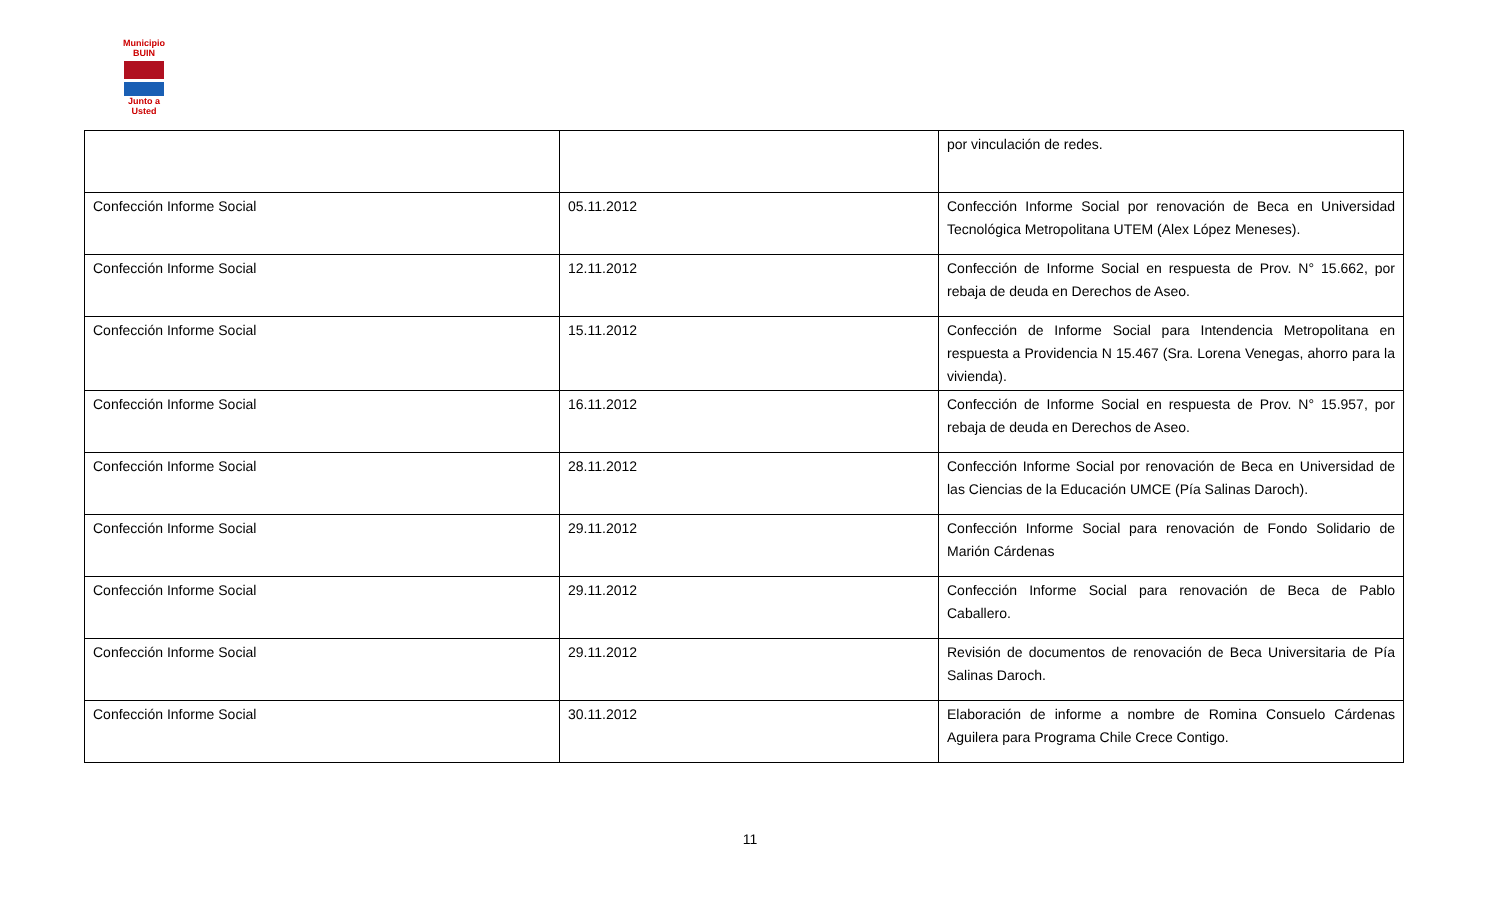Municipio BUIN
Junto a Usted
| | | por vinculación de redes. |
| Confección Informe Social | 05.11.2012 | Confección Informe Social por renovación de Beca en Universidad Tecnológica Metropolitana UTEM (Alex López Meneses). |
| Confección Informe Social | 12.11.2012 | Confección de Informe Social en respuesta de Prov. N° 15.662, por rebaja de deuda en Derechos de Aseo. |
| Confección Informe Social | 15.11.2012 | Confección de Informe Social para Intendencia Metropolitana en respuesta a Providencia N 15.467 (Sra. Lorena Venegas, ahorro para la vivienda). |
| Confección Informe Social | 16.11.2012 | Confección de Informe Social en respuesta de Prov. N° 15.957, por rebaja de deuda en Derechos de Aseo. |
| Confección Informe Social | 28.11.2012 | Confección Informe Social por renovación de Beca en Universidad de las Ciencias de la Educación UMCE (Pía Salinas Daroch). |
| Confección Informe Social | 29.11.2012 | Confección Informe Social para renovación de Fondo Solidario de Marión Cárdenas |
| Confección Informe Social | 29.11.2012 | Confección Informe Social para renovación de Beca de Pablo Caballero. |
| Confección Informe Social | 29.11.2012 | Revisión de documentos de renovación de Beca Universitaria de Pía Salinas Daroch. |
| Confección Informe Social | 30.11.2012 | Elaboración de informe a nombre de Romina Consuelo Cárdenas Aguilera para Programa Chile Crece Contigo. |
11